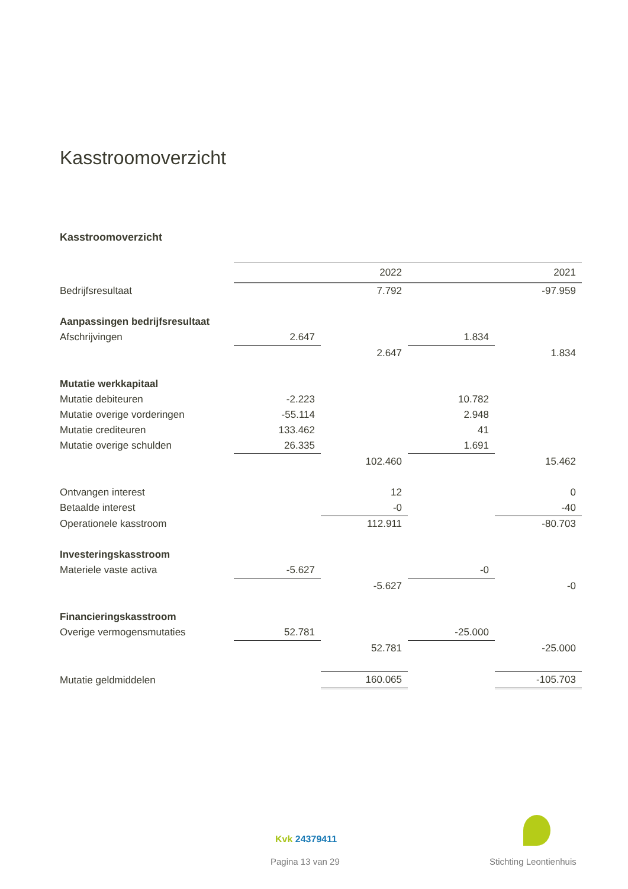Kasstroomoverzicht
Kasstroomoverzicht
| | | 2022 | | 2021 |
| Bedrijfsresultaat | | 7.792 | | -97.959 |
| Aanpassingen bedrijfsresultaat | | | | |
| Afschrijvingen | 2.647 | | 1.834 | |
| | | 2.647 | | 1.834 |
| Mutatie werkkapitaal | | | | |
| Mutatie debiteuren | -2.223 | | 10.782 | |
| Mutatie overige vorderingen | -55.114 | | 2.948 | |
| Mutatie crediteuren | 133.462 | | 41 | |
| Mutatie overige schulden | 26.335 | | 1.691 | |
| | | 102.460 | | 15.462 |
| Ontvangen interest | | 12 | | 0 |
| Betaalde interest | | -0 | | -40 |
| Operationele kasstroom | | 112.911 | | -80.703 |
| Investeringskasstroom | | | | |
| Materiele vaste activa | -5.627 | | -0 | |
| | | -5.627 | | -0 |
| Financieringskasstroom | | | | |
| Overige vermogensmutaties | 52.781 | | -25.000 | |
| | | 52.781 | | -25.000 |
| Mutatie geldmiddelen | | 160.065 | | -105.703 |
Kvk 24379411
Pagina 13 van 29 Stichting Leontienhuis